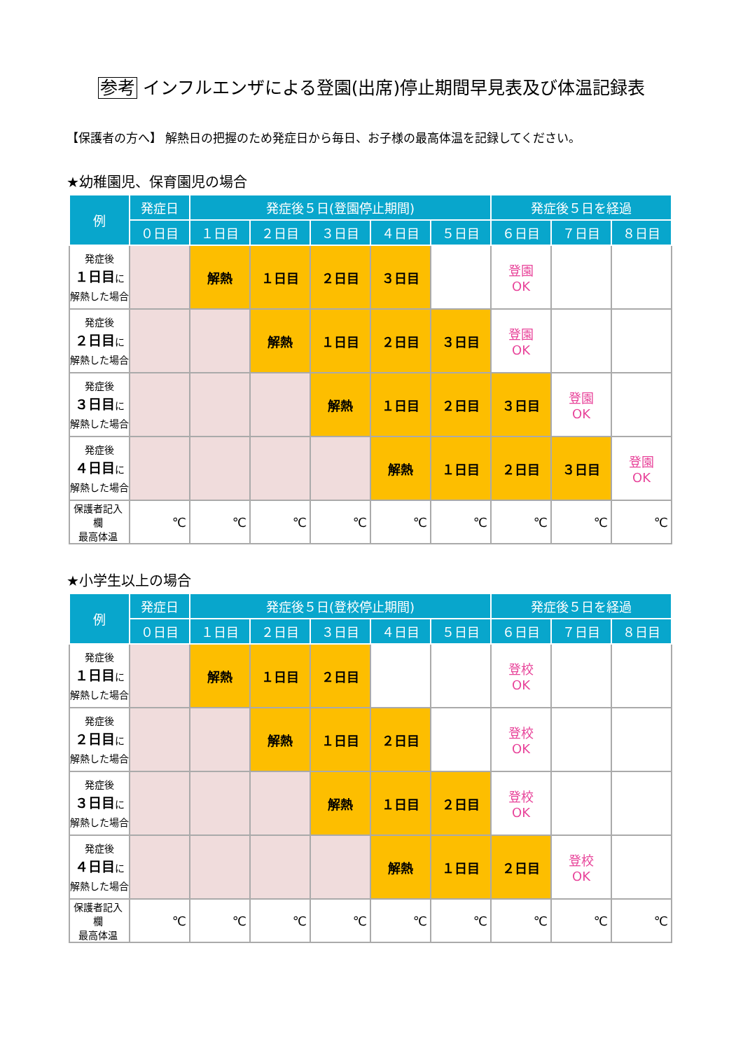参考 インフルエンザによる登園(出席)停止期間早見表及び体温記録表
【保護者の方へ】 解熱日の把握のため発症日から毎日、お子様の最高体温を記録してください。
★幼稚園児、保育園児の場合
| 例 | 発症日 | 発症後５日(登園停止期間) | | | | | 発症後５日を経過 | | |
| --- | --- | --- | --- | --- | --- | --- | --- | --- | --- |
| | ０日目 | １日目 | ２日目 | ３日目 | ４日目 | ５日目 | ６日目 | ７日目 | ８日目 |
| 発症後 １日目 に 解熱した場合 | | 解熱 | １日目 | ２日目 | ３日目 | | 登園 OK | | |
| 発症後 ２日目 に 解熱した場合 | | | 解熱 | １日目 | ２日目 | ３日目 | 登園 OK | | |
| 発症後 ３日目 に 解熱した場合 | | | | 解熱 | １日目 | ２日目 | ３日目 | 登園 OK | |
| 発症後 ４日目 に 解熱した場合 | | | | | 解熱 | １日目 | ２日目 | ３日目 | 登園 OK |
| 保護者記入欄 最高体温 | ℃ | ℃ | ℃ | ℃ | ℃ | ℃ | ℃ | ℃ | ℃ |
★小学生以上の場合
| 例 | 発症日 | 発症後５日(登校停止期間) | | | | | 発症後５日を経過 | | |
| --- | --- | --- | --- | --- | --- | --- | --- | --- | --- |
| | ０日目 | １日目 | ２日目 | ３日目 | ４日目 | ５日目 | ６日目 | ７日目 | ８日目 |
| 発症後 １日目 に 解熱した場合 | | 解熱 | １日目 | ２日目 | | | 登校 OK | | |
| 発症後 ２日目 に 解熱した場合 | | | 解熱 | １日目 | ２日目 | | 登校 OK | | |
| 発症後 ３日目 に 解熱した場合 | | | | 解熱 | １日目 | ２日目 | 登校 OK | | |
| 発症後 ４日目 に 解熱した場合 | | | | | 解熱 | １日目 | ２日目 | 登校 OK | |
| 保護者記入欄 最高体温 | ℃ | ℃ | ℃ | ℃ | ℃ | ℃ | ℃ | ℃ | ℃ |